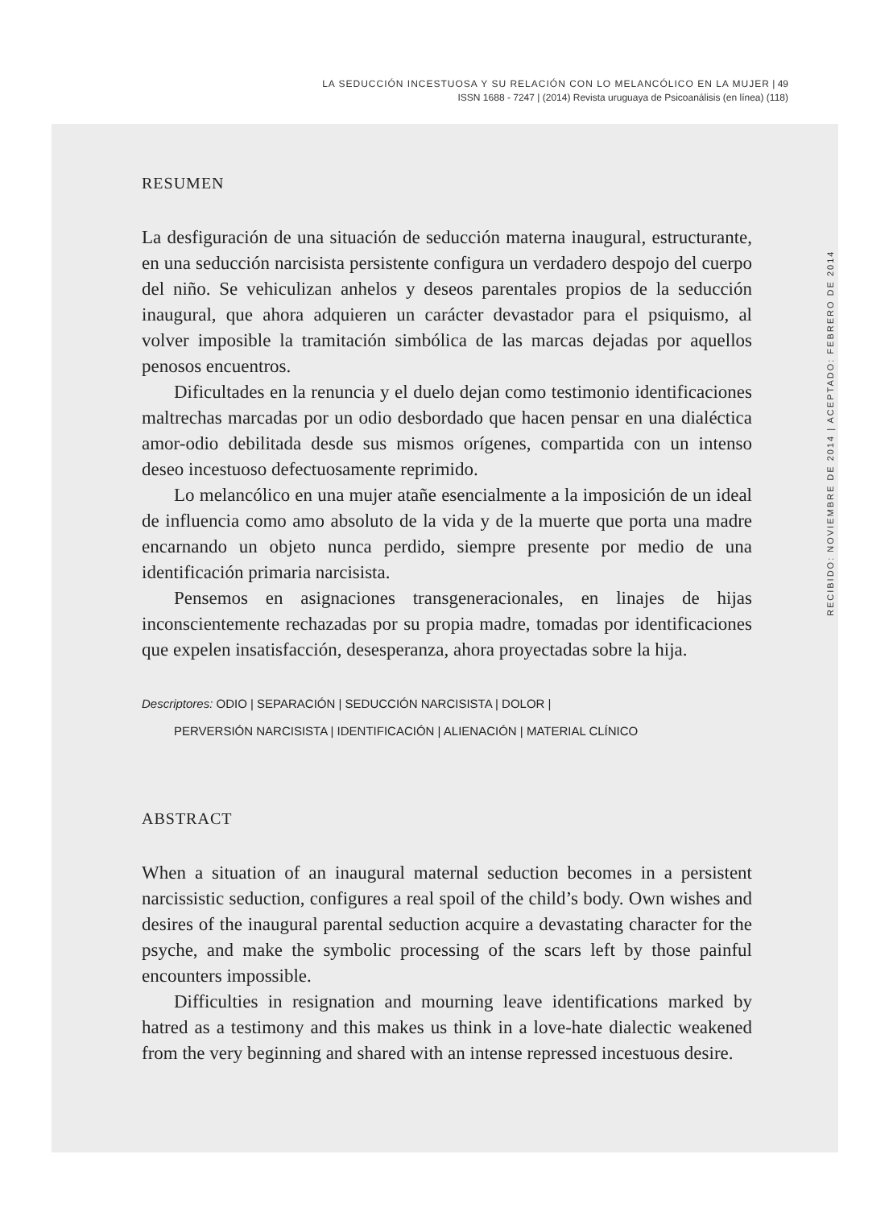LA SEDUCCIÓN INCESTUOSA Y SU RELACIÓN CON LO MELANCÓLICO EN LA MUJER | 49
ISSN 1688 - 7247 | (2014) Revista uruguaya de Psicoanálisis (en línea) (118)
RESUMEN
La desfiguración de una situación de seducción materna inaugural, estructurante, en una seducción narcisista persistente configura un verdadero despojo del cuerpo del niño. Se vehiculizan anhelos y deseos parentales propios de la seducción inaugural, que ahora adquieren un carácter devastador para el psiquismo, al volver imposible la tramitación simbólica de las marcas dejadas por aquellos penosos encuentros.
Dificultades en la renuncia y el duelo dejan como testimonio identificaciones maltrechas marcadas por un odio desbordado que hacen pensar en una dialéctica amor-odio debilitada desde sus mismos orígenes, compartida con un intenso deseo incestuoso defectuosamente reprimido.
Lo melancólico en una mujer atañe esencialmente a la imposición de un ideal de influencia como amo absoluto de la vida y de la muerte que porta una madre encarnando un objeto nunca perdido, siempre presente por medio de una identificación primaria narcisista.
Pensemos en asignaciones transgeneracionales, en linajes de hijas inconscientemente rechazadas por su propia madre, tomadas por identificaciones que expelen insatisfacción, desesperanza, ahora proyectadas sobre la hija.
Descriptores: ODIO | SEPARACIÓN | SEDUCCIÓN NARCISISTA | DOLOR |
PERVERSIÓN NARCISISTA | IDENTIFICACIÓN | ALIENACIÓN | MATERIAL CLÍNICO
ABSTRACT
When a situation of an inaugural maternal seduction becomes in a persistent narcissistic seduction, configures a real spoil of the child’s body. Own wishes and desires of the inaugural parental seduction acquire a devastating character for the psyche, and make the symbolic processing of the scars left by those painful encounters impossible.
Difficulties in resignation and mourning leave identifications marked by hatred as a testimony and this makes us think in a love-hate dialectic weakened from the very beginning and shared with an intense repressed incestuous desire.
RECIBIDO: NOVIEMBRE DE 2014 | ACEPTADO: FEBRERO DE 2014